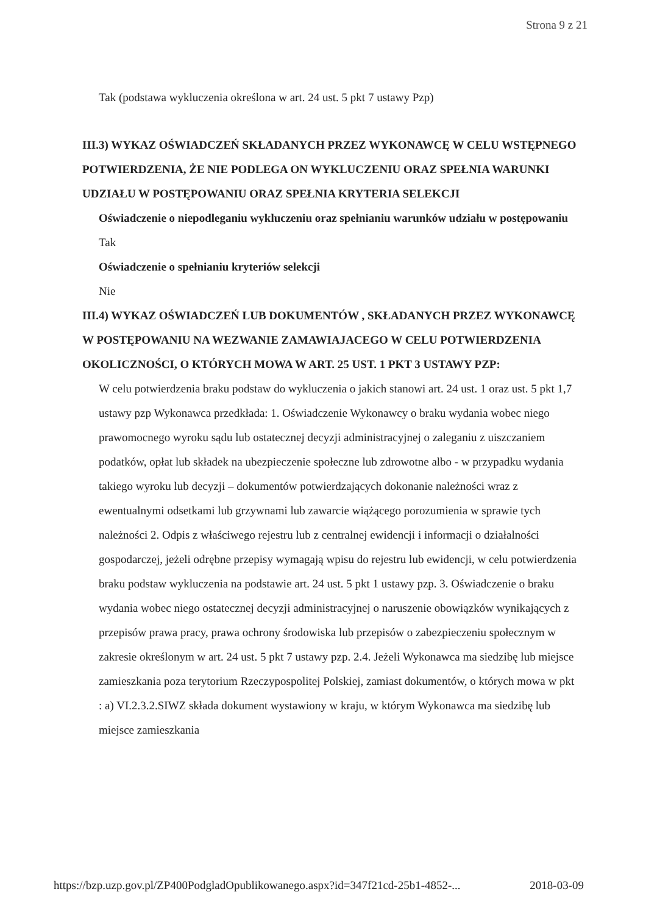Strona 9 z 21
Tak (podstawa wykluczenia określona w art. 24 ust. 5 pkt 7 ustawy Pzp)
III.3) WYKAZ OŚWIADCZEŃ SKŁADANYCH PRZEZ WYKONAWCĘ W CELU WSTĘPNEGO POTWIERDZENIA, ŻE NIE PODLEGA ON WYKLUCZENIU ORAZ SPEŁNIA WARUNKI UDZIAŁU W POSTĘPOWANIU ORAZ SPEŁNIA KRYTERIA SELEKCJI
Oświadczenie o niepodleganiu wykluczeniu oraz spełnianiu warunków udziału w postępowaniu
Tak
Oświadczenie o spełnianiu kryteriów selekcji
Nie
III.4) WYKAZ OŚWIADCZEŃ LUB DOKUMENTÓW , SKŁADANYCH PRZEZ WYKONAWCĘ W POSTĘPOWANIU NA WEZWANIE ZAMAWIAJACEGO W CELU POTWIERDZENIA OKOLICZNOŚCI, O KTÓRYCH MOWA W ART. 25 UST. 1 PKT 3 USTAWY PZP:
W celu potwierdzenia braku podstaw do wykluczenia o jakich stanowi art. 24 ust. 1 oraz ust. 5 pkt 1,7 ustawy pzp Wykonawca przedkłada: 1. Oświadczenie Wykonawcy o braku wydania wobec niego prawomocnego wyroku sądu lub ostatecznej decyzji administracyjnej o zaleganiu z uiszczaniem podatków, opłat lub składek na ubezpieczenie społeczne lub zdrowotne albo - w przypadku wydania takiego wyroku lub decyzji – dokumentów potwierdzających dokonanie należności wraz z ewentualnymi odsetkami lub grzywnami lub zawarcie wiążącego porozumienia w sprawie tych należności 2. Odpis z właściwego rejestru lub z centralnej ewidencji i informacji o działalności gospodarczej, jeżeli odrębne przepisy wymagają wpisu do rejestru lub ewidencji, w celu potwierdzenia braku podstaw wykluczenia na podstawie art. 24 ust. 5 pkt 1 ustawy pzp. 3. Oświadczenie o braku wydania wobec niego ostatecznej decyzji administracyjnej o naruszenie obowiązków wynikających z przepisów prawa pracy, prawa ochrony środowiska lub przepisów o zabezpieczeniu społecznym w zakresie określonym w art. 24 ust. 5 pkt 7 ustawy pzp. 2.4. Jeżeli Wykonawca ma siedzibę lub miejsce zamieszkania poza terytorium Rzeczypospolitej Polskiej, zamiast dokumentów, o których mowa w pkt : a) VI.2.3.2.SIWZ składa dokument wystawiony w kraju, w którym Wykonawca ma siedzibę lub miejsce zamieszkania
https://bzp.uzp.gov.pl/ZP400PodgladOpublikowanego.aspx?id=347f21cd-25b1-4852-... 2018-03-09